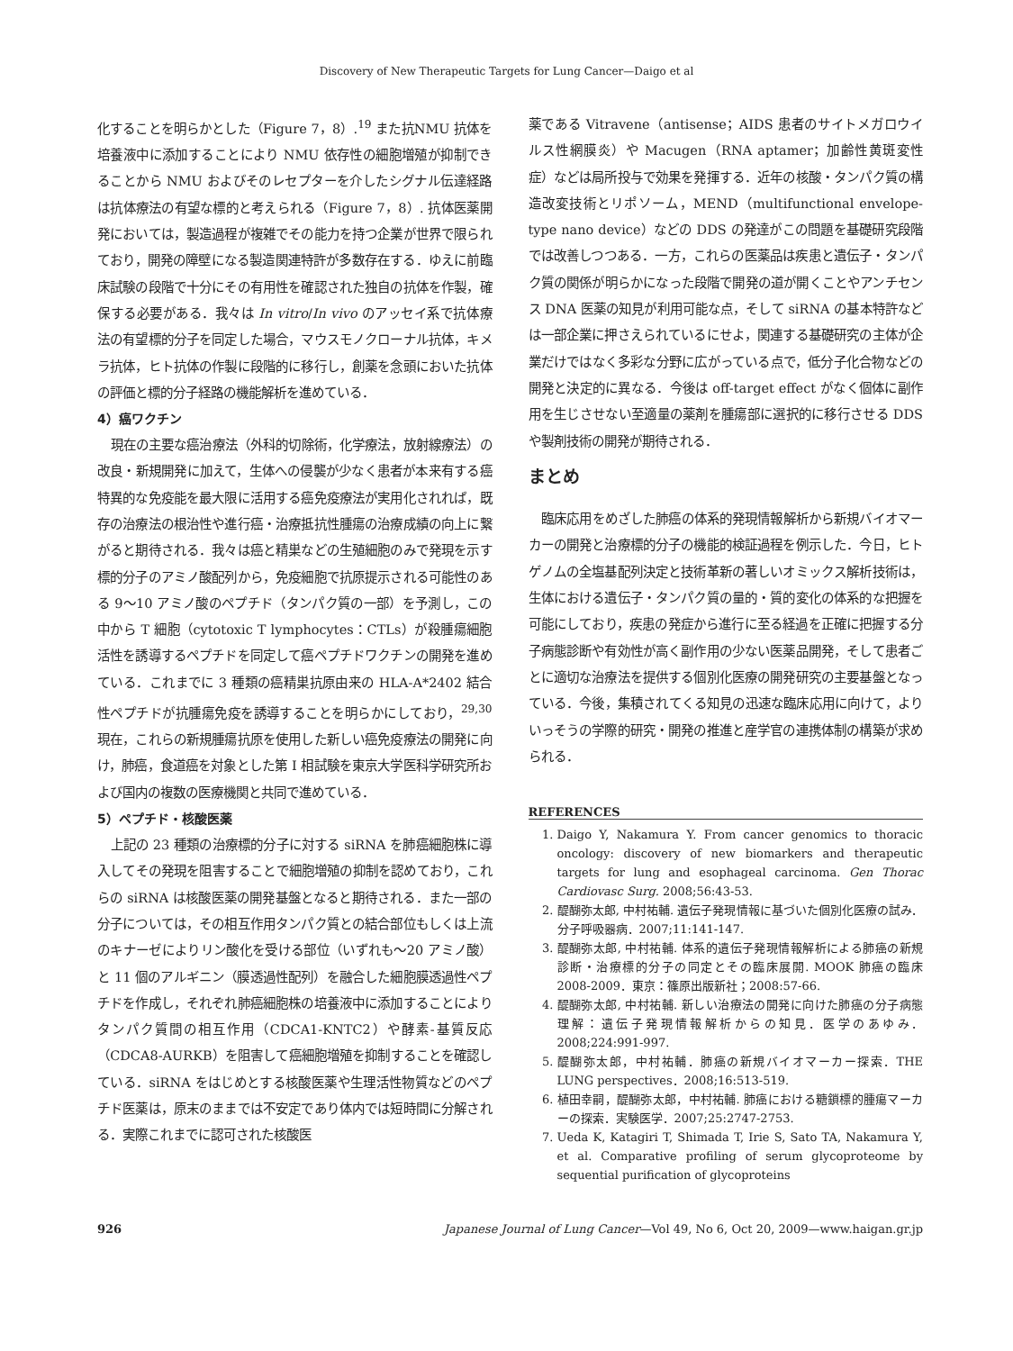Discovery of New Therapeutic Targets for Lung Cancer—Daigo et al
化することを明らかとした（Figure 7，8）.<sup>19</sup> また抗NMU 抗体を培養液中に添加することにより NMU 依存性の細胞増殖が抑制できることから NMU およびそのレセプターを介したシグナル伝達経路は抗体療法の有望な標的と考えられる（Figure 7，8）. 抗体医薬開発においては，製造過程が複雑でその能力を持つ企業が世界で限られており，開発の障壁になる製造関連特許が多数存在する．ゆえに前臨床試験の段階で十分にその有用性を確認された独自の抗体を作製，確保する必要がある．我々は In vitro/In vivo のアッセイ系で抗体療法の有望標的分子を同定した場合，マウスモノクローナル抗体，キメラ抗体，ヒト抗体の作製に段階的に移行し，創薬を念頭においた抗体の評価と標的分子経路の機能解析を進めている．
4）癌ワクチン
現在の主要な癌治療法（外科的切除術，化学療法，放射線療法）の改良・新規開発に加えて，生体への侵襲が少なく患者が本来有する癌特異的な免疫能を最大限に活用する癌免疫療法が実用化されれば，既存の治療法の根治性や進行癌・治療抵抗性腫瘍の治療成績の向上に繋がると期待される．我々は癌と精巣などの生殖細胞のみで発現を示す標的分子のアミノ酸配列から，免疫細胞で抗原提示される可能性のある 9〜10 アミノ酸のペプチド（タンパク質の一部）を予測し，この中から T 細胞（cytotoxic T lymphocytes：CTLs）が殺腫瘍細胞活性を誘導するペプチドを同定して癌ペプチドワクチンの開発を進めている．これまでに 3 種類の癌精巣抗原由来の HLA-A*2402 結合性ペプチドが抗腫瘍免疫を誘導することを明らかにしており，<sup>29,30</sup> 現在，これらの新規腫瘍抗原を使用した新しい癌免疫療法の開発に向け，肺癌，食道癌を対象とした第 I 相試験を東京大学医科学研究所および国内の複数の医療機関と共同で進めている．
5）ペプチド・核酸医薬
上記の 23 種類の治療標的分子に対する siRNA を肺癌細胞株に導入してその発現を阻害することで細胞増殖の抑制を認めており，これらの siRNA は核酸医薬の開発基盤となると期待される．また一部の分子については，その相互作用タンパク質との結合部位もしくは上流のキナーゼによりリン酸化を受ける部位（いずれも〜20 アミノ酸）と 11 個のアルギニン（膜透過性配列）を融合した細胞膜透過性ペプチドを作成し，それぞれ肺癌細胞株の培養液中に添加することによりタンパク質間の相互作用（CDCA1-KNTC2）や酵素-基質反応（CDCA8-AURKB）を阻害して癌細胞増殖を抑制することを確認している．siRNA をはじめとする核酸医薬や生理活性物質などのペプチド医薬は，原末のままでは不安定であり体内では短時間に分解される．実際これまでに認可された核酸医
薬である Vitravene（antisense；AIDS 患者のサイトメガロウイルス性網膜炎）や Macugen（RNA aptamer；加齢性黄斑変性症）などは局所投与で効果を発揮する．近年の核酸・タンパク質の構造改変技術とリポソーム，MEND（multifunctional envelope-type nano device）などの DDS の発達がこの問題を基礎研究段階では改善しつつある．一方，これらの医薬品は疾患と遺伝子・タンパク質の関係が明らかになった段階で開発の道が開くことやアンチセンス DNA 医薬の知見が利用可能な点，そして siRNA の基本特許などは一部企業に押さえられているにせよ，関連する基礎研究の主体が企業だけではなく多彩な分野に広がっている点で，低分子化合物などの開発と決定的に異なる．今後は off-target effect がなく個体に副作用を生じさせない至適量の薬剤を腫瘍部に選択的に移行させる DDS や製剤技術の開発が期待される．
まとめ
臨床応用をめざした肺癌の体系的発現情報解析から新規バイオマーカーの開発と治療標的分子の機能的検証過程を例示した．今日，ヒトゲノムの全塩基配列決定と技術革新の著しいオミックス解析技術は，生体における遺伝子・タンパク質の量的・質的変化の体系的な把握を可能にしており，疾患の発症から進行に至る経過を正確に把握する分子病態診断や有効性が高く副作用の少ない医薬品開発，そして患者ごとに適切な治療法を提供する個別化医療の開発研究の主要基盤となっている．今後，集積されてくる知見の迅速な臨床応用に向けて，よりいっそうの学際的研究・開発の推進と産学官の連携体制の構築が求められる．
REFERENCES
1. Daigo Y, Nakamura Y. From cancer genomics to thoracic oncology: discovery of new biomarkers and therapeutic targets for lung and esophageal carcinoma. Gen Thorac Cardiovasc Surg. 2008;56:43-53.
2. 醍醐弥太郎, 中村祐輔. 遺伝子発現情報に基づいた個別化医療の試み．分子呼吸器病．2007;11:141-147.
3. 醍醐弥太郎, 中村祐輔. 体系的遺伝子発現情報解析による肺癌の新規診断・治療標的分子の同定とその臨床展開. MOOK 肺癌の臨床 2008-2009．東京：篠原出版新社；2008:57-66.
4. 醍醐弥太郎, 中村祐輔. 新しい治療法の開発に向けた肺癌の分子病態理解：遺伝子発現情報解析からの知見．医学のあゆみ．2008;224:991-997.
5. 醍醐弥太郎，中村祐輔．肺癌の新規バイオマーカー探索．THE LUNG perspectives．2008;16:513-519.
6. 植田幸嗣，醍醐弥太郎，中村祐輔. 肺癌における糖鎖標的腫瘍マーカーの探索．実験医学．2007;25:2747-2753.
7. Ueda K, Katagiri T, Shimada T, Irie S, Sato TA, Nakamura Y, et al. Comparative profiling of serum glycoproteome by sequential purification of glycoproteins
926 Japanese Journal of Lung Cancer—Vol 49, No 6, Oct 20, 2009—www.haigan.gr.jp